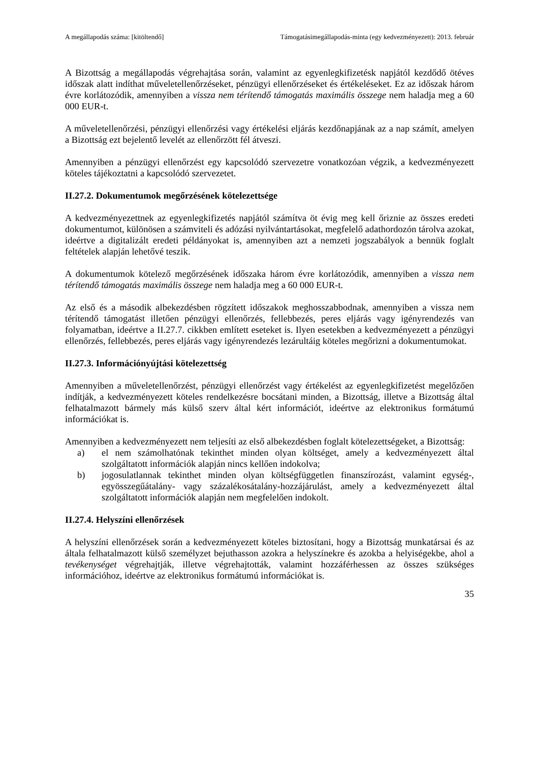A megállapodás száma: [kitöltendő] Támogatásimegállapodás-minta (egy kedvezményezett): 2013. február
A Bizottság a megállapodás végrehajtása során, valamint az egyenlegkifizetésk napjától kezdődő ötéves időszak alatt indíthat műveletellenőrzéseket, pénzügyi ellenőrzéseket és értékeléseket. Ez az időszak három évre korlátozódik, amennyiben a vissza nem térítendő támogatás maximális összege nem haladja meg a 60 000 EUR-t.
A műveletellenőrzési, pénzügyi ellenőrzési vagy értékelési eljárás kezdőnapjának az a nap számít, amelyen a Bizottság ezt bejelentő levelét az ellenőrzött fél átveszi.
Amennyiben a pénzügyi ellenőrzést egy kapcsolódó szervezetre vonatkozóan végzik, a kedvezményezett köteles tájékoztatni a kapcsolódó szervezetet.
II.27.2. Dokumentumok megőrzésének kötelezettsége
A kedvezményezettnek az egyenlegkifizetés napjától számítva öt évig meg kell őriznie az összes eredeti dokumentumot, különösen a számviteli és adózási nyilvántartásokat, megfelelő adathordozón tárolva azokat, ideértve a digitalizált eredeti példányokat is, amennyiben azt a nemzeti jogszabályok a bennük foglalt feltételek alapján lehetővé teszik.
A dokumentumok kötelező megőrzésének időszaka három évre korlátozódik, amennyiben a vissza nem térítendő támogatás maximális összege nem haladja meg a 60 000 EUR-t.
Az első és a második albekezdésben rögzített időszakok meghosszabbodnak, amennyiben a vissza nem térítendő támogatást illetően pénzügyi ellenőrzés, fellebbezés, peres eljárás vagy igényrendezés van folyamatban, ideértve a II.27.7. cikkben említett eseteket is. Ilyen esetekben a kedvezményezett a pénzügyi ellenőrzés, fellebbezés, peres eljárás vagy igényrendezés lezárultáig köteles megőrizni a dokumentumokat.
II.27.3. Információnyújtási kötelezettség
Amennyiben a műveletellenőrzést, pénzügyi ellenőrzést vagy értékelést az egyenlegkifizetést megelőzően indítják, a kedvezményezett köteles rendelkezésre bocsátani minden, a Bizottság, illetve a Bizottság által felhatalmazott bármely más külső szerv által kért információt, ideértve az elektronikus formátumú információkat is.
Amennyiben a kedvezményezett nem teljesíti az első albekezdésben foglalt kötelezettségeket, a Bizottság:
a) el nem számolhatónak tekinthet minden olyan költséget, amely a kedvezményezett által szolgáltatott információk alapján nincs kellően indokolva;
b) jogosulatlannak tekinthet minden olyan költségfüggetlen finanszírozást, valamint egység-, egyösszegűátalány- vagy százalékosátalány-hozzájárulást, amely a kedvezményezett által szolgáltatott információk alapján nem megfelelően indokolt.
II.27.4. Helyszíni ellenőrzések
A helyszíni ellenőrzések során a kedvezményezett köteles biztosítani, hogy a Bizottság munkatársai és az általa felhatalmazott külső személyzet bejuthasson azokra a helyszínekre és azokba a helyiségekbe, ahol a tevékenységet végrehajtják, illetve végrehajtották, valamint hozzáférhessen az összes szükséges információhoz, ideértve az elektronikus formátumú információkat is.
35